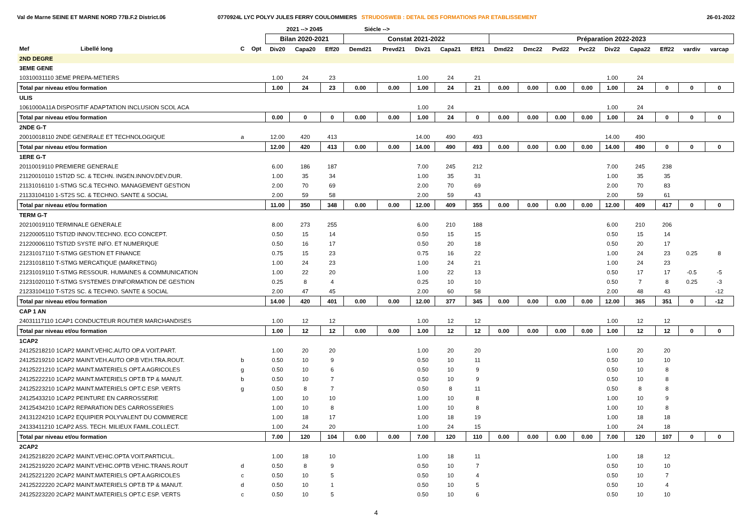Val de Marne SEINE ET MARNE NORD 77B.F.2 District.06 0770924L LYC POLYV JULES FERRY COULOMMIERS STRUDOSWEB : DETAIL DES FORMATIONS PAR ETABLISSEMENT 26-01-2022
| | | | | 2021 --> 2045 | | | Siécle --> | | | | | | | | | | | | | |
| --- | --- | --- | --- | --- | --- | --- | --- | --- | --- | --- | --- | --- | --- | --- | --- | --- | --- | --- | --- | --- |
| | | | | Bilan 2020-2021 | | | Constat 2021-2022 | | | | | Préparation 2022-2023 | | | | | | | | |
| Mef | Libellé long | C | Opt | Div20 | Capa20 | Eff20 | Demd21 | Prevd21 | Div21 | Capa21 | Eff21 | Dmd22 | Dmc22 | Pvd22 | Pvc22 | Div22 | Capa22 | Eff22 | vardiv | varcap |
| 2ND DEGRE | | | | | | | | | | | | | | | | | | | | |
| 3EME GENE | | | | | | | | | | | | | | | | | | | | |
| 10310031110 3EME PREPA-METIERS | | | | 1.00 | 24 | 23 | | | 1.00 | 24 | 21 | | | | | 1.00 | 24 | | | |
| Total par niveau et/ou formation | | | | 1.00 | 24 | 23 | 0.00 | 0.00 | 1.00 | 24 | 21 | 0.00 | 0.00 | 0.00 | 0.00 | 1.00 | 24 | 0 | 0 | 0 |
| ULIS | | | | | | | | | | | | | | | | | | | | |
| 1061000A11A DISPOSITIF ADAPTATION INCLUSION SCOL ACA | | | | | | | | | 1.00 | 24 | | | | | | 1.00 | 24 | | | |
| Total par niveau et/ou formation | | | | 0.00 | 0 | 0 | 0.00 | 0.00 | 1.00 | 24 | 0 | 0.00 | 0.00 | 0.00 | 0.00 | 1.00 | 24 | 0 | 0 | 0 |
| 2NDE G-T | | | | | | | | | | | | | | | | | | | | |
| 20010018110 2NDE GENERALE ET TECHNOLOGIQUE | | a | | 12.00 | 420 | 413 | | | 14.00 | 490 | 493 | | | | | 14.00 | 490 | | | |
| Total par niveau et/ou formation | | | | 12.00 | 420 | 413 | 0.00 | 0.00 | 14.00 | 490 | 493 | 0.00 | 0.00 | 0.00 | 0.00 | 14.00 | 490 | 0 | 0 | 0 |
| 1ERE G-T | | | | | | | | | | | | | | | | | | | | |
| 20110019110 PREMIERE GENERALE | | | | 6.00 | 186 | 187 | | | 7.00 | 245 | 212 | | | | | 7.00 | 245 | 238 | | |
| 21120010110 1STI2D SC. & TECHN. INGEN.INNOV.DEV.DUR. | | | | 1.00 | 35 | 34 | | | 1.00 | 35 | 31 | | | | | 1.00 | 35 | 35 | | |
| 21131016110 1-STMG SC.& TECHNO. MANAGEMENT GESTION | | | | 2.00 | 70 | 69 | | | 2.00 | 70 | 69 | | | | | 2.00 | 70 | 83 | | |
| 21133104110 1-ST2S SC. & TECHNO. SANTE & SOCIAL | | | | 2.00 | 59 | 58 | | | 2.00 | 59 | 43 | | | | | 2.00 | 59 | 61 | | |
| Total par niveau et/ou formation | | | | 11.00 | 350 | 348 | 0.00 | 0.00 | 12.00 | 409 | 355 | 0.00 | 0.00 | 0.00 | 0.00 | 12.00 | 409 | 417 | 0 | 0 |
| TERM G-T | | | | | | | | | | | | | | | | | | | | |
| 20210019110 TERMINALE GENERALE | | | | 8.00 | 273 | 255 | | | 6.00 | 210 | 188 | | | | | 6.00 | 210 | 206 | | |
| 21220005110 TSTI2D INNOV.TECHNO. ECO CONCEPT. | | | | 0.50 | 15 | 14 | | | 0.50 | 15 | 15 | | | | | 0.50 | 15 | 14 | | |
| 21220006110 TSTI2D SYSTE INFO. ET NUMERIQUE | | | | 0.50 | 16 | 17 | | | 0.50 | 20 | 18 | | | | | 0.50 | 20 | 17 | | |
| 21231017110 T-STMG GESTION ET FINANCE | | | | 0.75 | 15 | 23 | | | 0.75 | 16 | 22 | | | | | 1.00 | 24 | 23 | 0.25 | 8 |
| 21231018110 T-STMG MERCATIQUE (MARKETING) | | | | 1.00 | 24 | 23 | | | 1.00 | 24 | 21 | | | | | 1.00 | 24 | 23 | | |
| 21231019110 T-STMG RESSOUR. HUMAINES & COMMUNICATION | | | | 1.00 | 22 | 20 | | | 1.00 | 22 | 13 | | | | | 0.50 | 17 | 17 | -0.5 | -5 |
| 21231020110 T-STMG SYSTEMES D'INFORMATION DE GESTION | | | | 0.25 | 8 | 4 | | | 0.25 | 10 | 10 | | | | | 0.50 | 7 | 8 | 0.25 | -3 |
| 21233104110 T-ST2S SC. & TECHNO. SANTE & SOCIAL | | | | 2.00 | 47 | 45 | | | 2.00 | 60 | 58 | | | | | 2.00 | 48 | 43 | | -12 |
| Total par niveau et/ou formation | | | | 14.00 | 420 | 401 | 0.00 | 0.00 | 12.00 | 377 | 345 | 0.00 | 0.00 | 0.00 | 0.00 | 12.00 | 365 | 351 | 0 | -12 |
| CAP 1 AN | | | | | | | | | | | | | | | | | | | | |
| 24031117110 1CAP1 CONDUCTEUR ROUTIER MARCHANDISES | | | | 1.00 | 12 | 12 | | | 1.00 | 12 | 12 | | | | | 1.00 | 12 | 12 | | |
| Total par niveau et/ou formation | | | | 1.00 | 12 | 12 | 0.00 | 0.00 | 1.00 | 12 | 12 | 0.00 | 0.00 | 0.00 | 0.00 | 1.00 | 12 | 12 | 0 | 0 |
| 1CAP2 | | | | | | | | | | | | | | | | | | | | |
| 24125218210 1CAP2 MAINT.VEHIC.AUTO OP.A VOIT.PART. | | | | 1.00 | 20 | 20 | | | 1.00 | 20 | 20 | | | | | 1.00 | 20 | 20 | | |
| 24125219210 1CAP2 MAINT.VEH.AUTO OP.B VEH.TRA.ROUT. | | b | | 0.50 | 10 | 9 | | | 0.50 | 10 | 11 | | | | | 0.50 | 10 | 10 | | |
| 24125221210 1CAP2 MAINT.MATERIELS OPT.A AGRICOLES | | g | | 0.50 | 10 | 6 | | | 0.50 | 10 | 9 | | | | | 0.50 | 10 | 8 | | |
| 24125222210 1CAP2 MAINT.MATERIELS OPT.B TP & MANUT. | | b | | 0.50 | 10 | 7 | | | 0.50 | 10 | 9 | | | | | 0.50 | 10 | 8 | | |
| 24125223210 1CAP2 MAINT.MATERIELS OPT.C ESP. VERTS | | g | | 0.50 | 8 | 7 | | | 0.50 | 8 | 11 | | | | | 0.50 | 8 | 8 | | |
| 24125433210 1CAP2 PEINTURE EN CARROSSERIE | | | | 1.00 | 10 | 10 | | | 1.00 | 10 | 8 | | | | | 1.00 | 10 | 9 | | |
| 24125434210 1CAP2 REPARATION DES CARROSSERIES | | | | 1.00 | 10 | 8 | | | 1.00 | 10 | 8 | | | | | 1.00 | 10 | 8 | | |
| 24131224210 1CAP2 EQUIPIER POLYVALENT DU COMMERCE | | | | 1.00 | 18 | 17 | | | 1.00 | 18 | 19 | | | | | 1.00 | 18 | 18 | | |
| 24133411210 1CAP2 ASS. TECH. MILIEUX FAMIL.COLLECT. | | | | 1.00 | 24 | 20 | | | 1.00 | 24 | 15 | | | | | 1.00 | 24 | 18 | | |
| Total par niveau et/ou formation | | | | 7.00 | 120 | 104 | 0.00 | 0.00 | 7.00 | 120 | 110 | 0.00 | 0.00 | 0.00 | 0.00 | 7.00 | 120 | 107 | 0 | 0 |
| 2CAP2 | | | | | | | | | | | | | | | | | | | | |
| 24125218220 2CAP2 MAINT.VEHIC.OPTA VOIT.PARTICUL. | | | | 1.00 | 18 | 10 | | | 1.00 | 18 | 11 | | | | | 1.00 | 18 | 12 | | |
| 24125219220 2CAP2 MAINT.VEHIC.OPTB VEHIC.TRANS.ROUT | | d | | 0.50 | 8 | 9 | | | 0.50 | 10 | 7 | | | | | 0.50 | 10 | 10 | | |
| 24125221220 2CAP2 MAINT.MATERIELS OPT.A AGRICOLES | | c | | 0.50 | 10 | 5 | | | 0.50 | 10 | 4 | | | | | 0.50 | 10 | 7 | | |
| 24125222220 2CAP2 MAINT.MATERIELS OPT.B TP & MANUT. | | d | | 0.50 | 10 | 1 | | | 0.50 | 10 | 5 | | | | | 0.50 | 10 | 4 | | |
| 24125223220 2CAP2 MAINT.MATERIELS OPT.C ESP. VERTS | | c | | 0.50 | 10 | 5 | | | 0.50 | 10 | 6 | | | | | 0.50 | 10 | 10 | | |
4